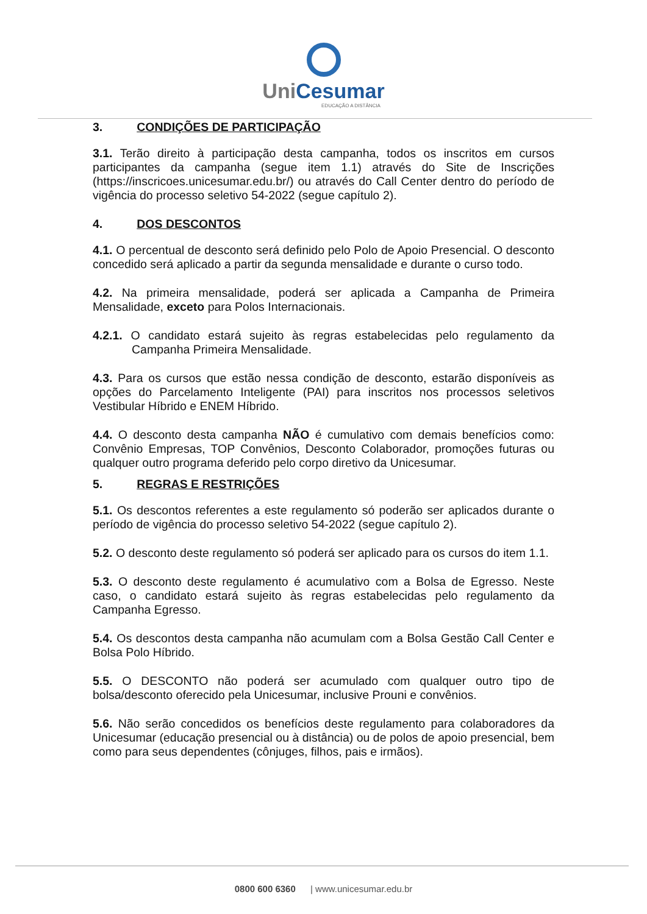UniCesumar
EDUCAÇÃO A DISTÂNCIA
3. CONDIÇÕES DE PARTICIPAÇÃO
3.1. Terão direito à participação desta campanha, todos os inscritos em cursos participantes da campanha (segue item 1.1) através do Site de Inscrições (https://inscricoes.unicesumar.edu.br/) ou através do Call Center dentro do período de vigência do processo seletivo 54-2022 (segue capítulo 2).
4. DOS DESCONTOS
4.1. O percentual de desconto será definido pelo Polo de Apoio Presencial. O desconto concedido será aplicado a partir da segunda mensalidade e durante o curso todo.
4.2. Na primeira mensalidade, poderá ser aplicada a Campanha de Primeira Mensalidade, exceto para Polos Internacionais.
4.2.1. O candidato estará sujeito às regras estabelecidas pelo regulamento da Campanha Primeira Mensalidade.
4.3. Para os cursos que estão nessa condição de desconto, estarão disponíveis as opções do Parcelamento Inteligente (PAI) para inscritos nos processos seletivos Vestibular Híbrido e ENEM Híbrido.
4.4. O desconto desta campanha NÃO é cumulativo com demais benefícios como: Convênio Empresas, TOP Convênios, Desconto Colaborador, promoções futuras ou qualquer outro programa deferido pelo corpo diretivo da Unicesumar.
5. REGRAS E RESTRIÇÕES
5.1. Os descontos referentes a este regulamento só poderão ser aplicados durante o período de vigência do processo seletivo 54-2022 (segue capítulo 2).
5.2. O desconto deste regulamento só poderá ser aplicado para os cursos do item 1.1.
5.3. O desconto deste regulamento é acumulativo com a Bolsa de Egresso. Neste caso, o candidato estará sujeito às regras estabelecidas pelo regulamento da Campanha Egresso.
5.4. Os descontos desta campanha não acumulam com a Bolsa Gestão Call Center e Bolsa Polo Híbrido.
5.5. O DESCONTO não poderá ser acumulado com qualquer outro tipo de bolsa/desconto oferecido pela Unicesumar, inclusive Prouni e convênios.
5.6. Não serão concedidos os benefícios deste regulamento para colaboradores da Unicesumar (educação presencial ou à distância) ou de polos de apoio presencial, bem como para seus dependentes (cônjuges, filhos, pais e irmãos).
0800 600 6360 | www.unicesumar.edu.br